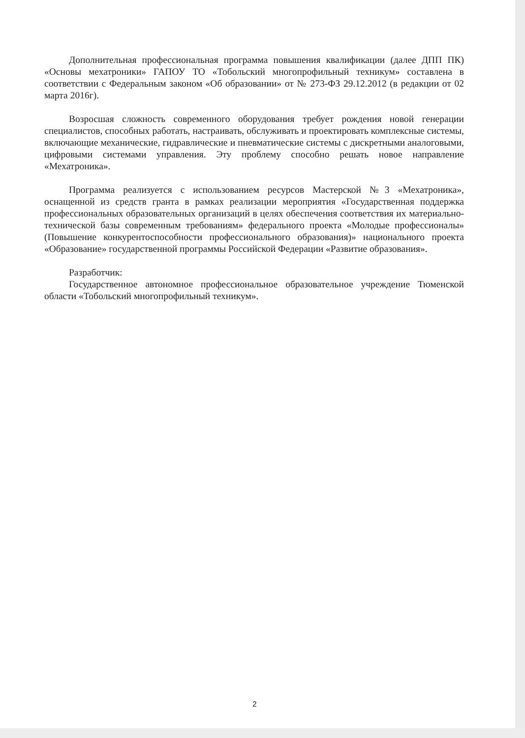Дополнительная профессиональная программа повышения квалификации (далее ДПП ПК) «Основы мехатроники» ГАПОУ ТО «Тобольский многопрофильный техникум» составлена в соответствии с Федеральным законом «Об образовании» от № 273-ФЗ 29.12.2012 (в редакции от 02 марта 2016г).
Возросшая сложность современного оборудования требует рождения новой генерации специалистов, способных работать, настраивать, обслуживать и проектировать комплексные системы, включающие механические, гидравлические и пневматические системы с дискретными аналоговыми, цифровыми системами управления. Эту проблему способно решать новое направление «Мехатроника».
Программа реализуется с использованием ресурсов Мастерской №3 «Мехатроника», оснащенной из средств гранта в рамках реализации мероприятия «Государственная поддержка профессиональных образовательных организаций в целях обеспечения соответствия их материально-технической базы современным требованиям» федерального проекта «Молодые профессионалы» (Повышение конкурентоспособности профессионального образования)» национального проекта «Образование» государственной программы Российской Федерации «Развитие образования».
Разработчик:
Государственное автономное профессиональное образовательное учреждение Тюменской области «Тобольский многопрофильный техникум».
2